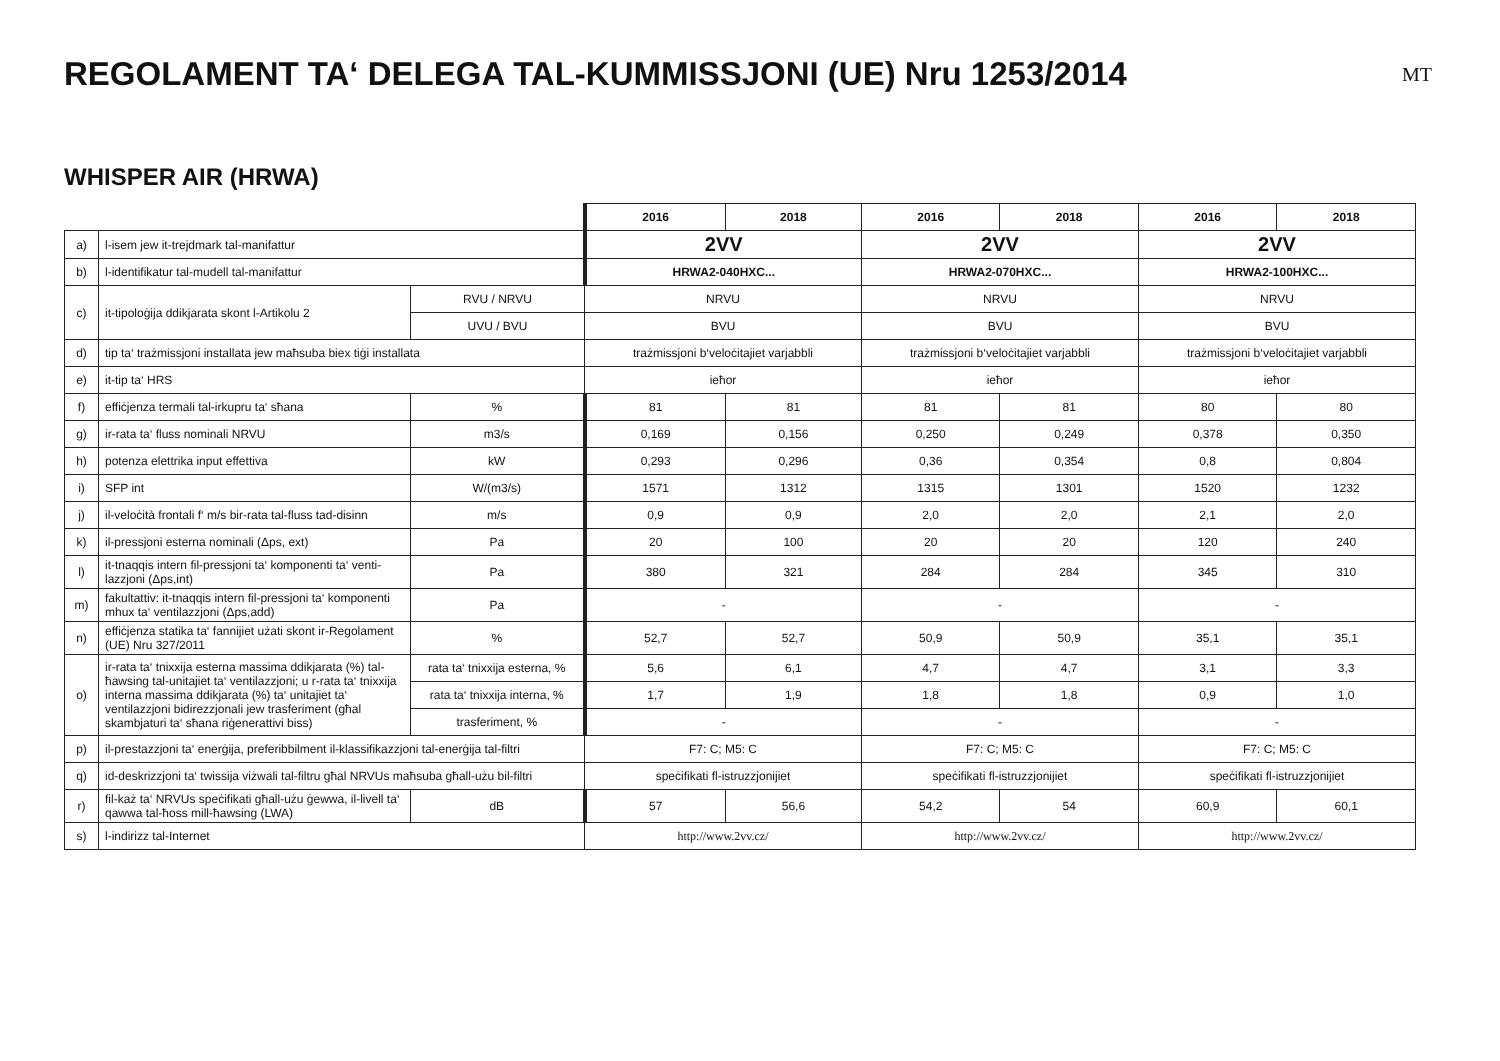REGOLAMENT TA‘ DELEGA TAL-KUMMISSJONI (UE) Nru 1253/2014
MT
WHISPER AIR (HRWA)
| | | | 2016 | 2018 | 2016 | 2018 | 2016 | 2018 |
| a) | l-isem jew it-trejdmark tal-manifattur | | 2VV | | 2VV | | 2VV | |
| b) | l-identifikatur tal-mudell tal-manifattur | | HRWA2-040HXC... | | HRWA2-070HXC... | | HRWA2-100HXC... | |
| c) | it-tipoloġija ddikjarata skont l-Artikolu 2 | RVU / NRVU | NRVU | | NRVU | | NRVU | |
| | | UVU / BVU | BVU | | BVU | | BVU | |
| d) | tip ta‘ trażmissjoni installata jew maħsuba biex tiġi installata | | trażmissjoni b‘veloċitajiet varjabbli | | trażmissjoni b‘veloċitajiet varjabbli | | trażmissjoni b‘veloċitajiet varjabbli | |
| e) | it-tip ta‘ HRS | | ieħor | | ieħor | | ieħor | |
| f) | effiċjenza termali tal-irkupru ta‘ sħana | % | 81 | 81 | 81 | 81 | 80 | 80 |
| g) | ir-rata ta‘ fluss nominali NRVU | m3/s | 0,169 | 0,156 | 0,250 | 0,249 | 0,378 | 0,350 |
| h) | potenza elettrika input effettiva | kW | 0,293 | 0,296 | 0,36 | 0,354 | 0,8 | 0,804 |
| i) | SFP int | W/(m3/s) | 1571 | 1312 | 1315 | 1301 | 1520 | 1232 |
| j) | il-veloċità frontali f‘ m/s bir-rata tal-fluss tad-disinn | m/s | 0,9 | 0,9 | 2,0 | 2,0 | 2,1 | 2,0 |
| k) | il-pressjoni esterna nominali (Δps, ext) | Pa | 20 | 100 | 20 | 20 | 120 | 240 |
| l) | it-tnaqqis intern fil-pressjoni ta‘ komponenti ta‘ venti-lazzjoni (Δps,int) | Pa | 380 | 321 | 284 | 284 | 345 | 310 |
| m) | fakultattiv: it-tnaqqis intern fil-pressjoni ta‘ komponenti mhux ta‘ ventilazzjoni (Δps,add) | Pa | - | | - | | - | |
| n) | effiċjenza statika ta‘ fannijiet użati skont ir-Regolament (UE) Nru 327/2011 | % | 52,7 | 52,7 | 50,9 | 50,9 | 35,1 | 35,1 |
| o) | ir-rata ta‘ tnixxija esterna massima ddikjarata (%) tal-ħawsing tal-unitajiet ta‘ ventilazzjoni; u r-rata ta‘ tnixxija interna massima ddikjarata (%) ta‘ unitajiet ta‘ ventilazzjoni bidirezzjonali jew trasferiment (għal skambjaturi ta‘ sħana riġenerattivi biss) | rata ta‘ tnixxija esterna, % | 5,6 | 6,1 | 4,7 | 4,7 | 3,1 | 3,3 |
| | | rata ta‘ tnixxija interna, % | 1,7 | 1,9 | 1,8 | 1,8 | 0,9 | 1,0 |
| | | trasferiment, % | - | | - | | - | |
| p) | il-prestazzjoni ta‘ enerġija, preferibbilment il-klassifikazzjoni tal-enerġija tal-filtri | | F7: C; M5: C | | F7: C; M5: C | | F7: C; M5: C | |
| q) | id-deskrizzjoni ta‘ twissija viżwali tal-filtru għal NRVUs maħsuba għall-użu bil-filtri | | speċifikati fl-istruzzjonijiet | | speċifikati fl-istruzzjonijiet | | speċifikati fl-istruzzjonijiet | |
| r) | fil-każ ta‘ NRVUs speċifikati għall-użu ġewwa, il-livell ta‘ qawwa tal-ħoss mill-ħawsing (LWA) | dB | 57 | 56,6 | 54,2 | 54 | 60,9 | 60,1 |
| s) | l-indirizz tal-Internet | | http://www.2vv.cz/ | | http://www.2vv.cz/ | | http://www.2vv.cz/ | |